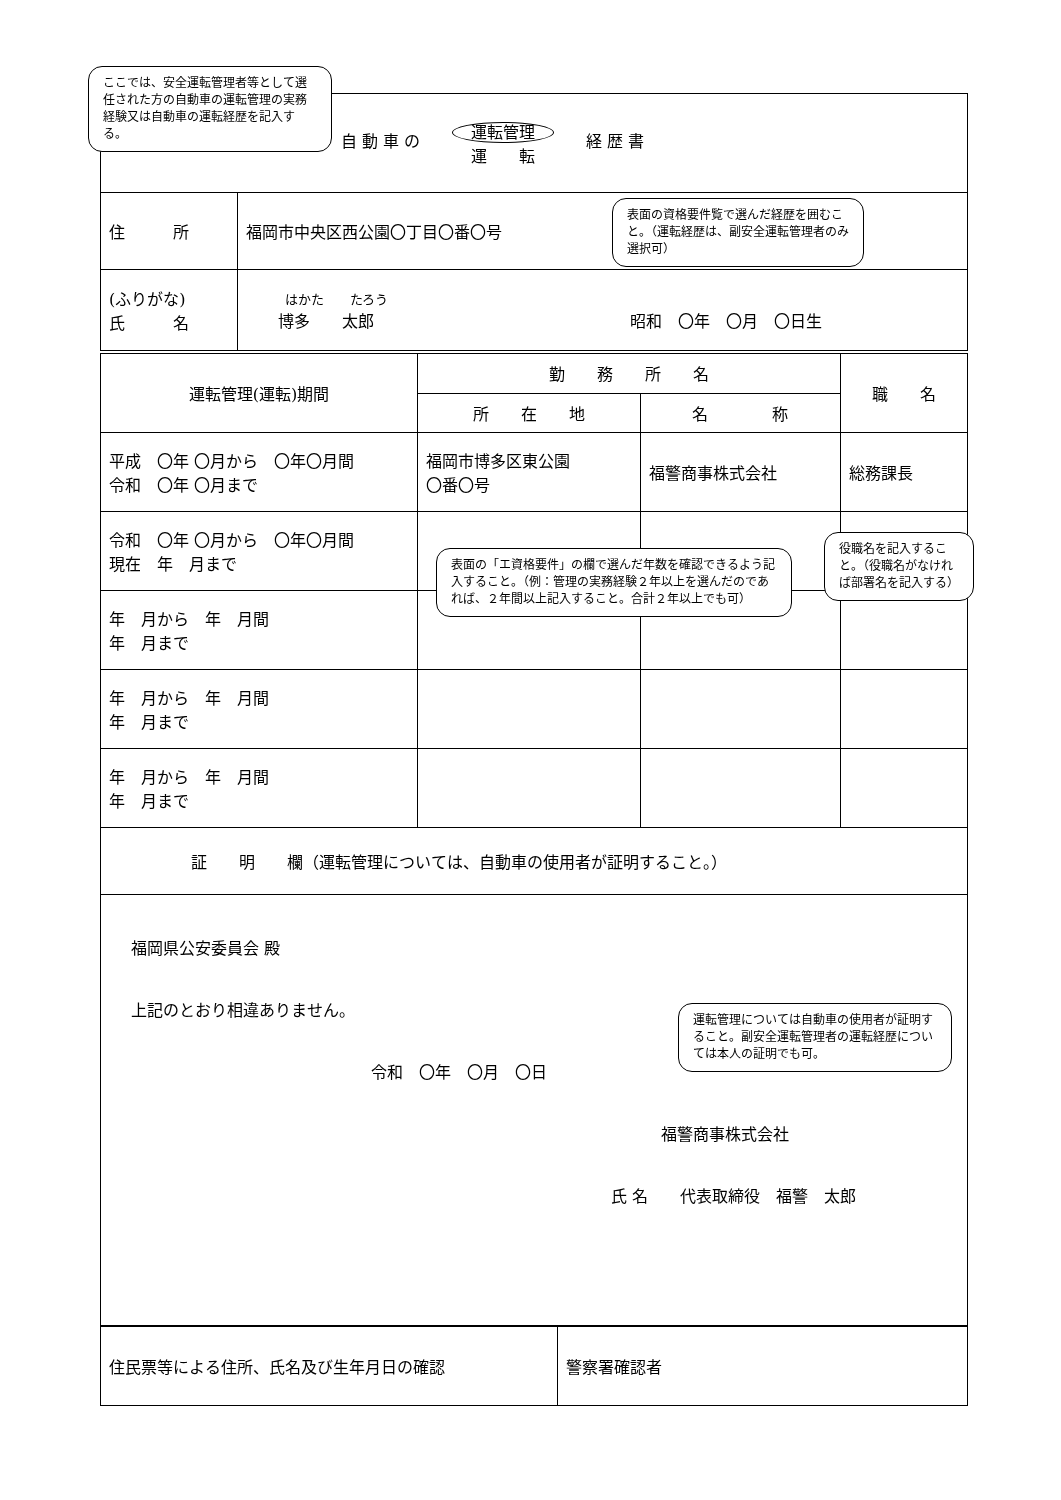| 自 動 車 の 運転管理 運 転 経 歴 書 | |
| 住 所 | 福岡市中央区西公園〇丁目〇番〇号 |
| (ふりがな) 氏 名 | はかた たろう 博多 太郎 昭和 〇年 〇月 〇日生 |
| 運転管理(運転)期間 | 勤 務 所 名 | | 職 名 |
| --- | --- | --- | --- |
| | 所 在 地 | 名 称 | |
| 平成 〇年 〇月から 〇年〇月間 令和 〇年 〇月まで | 福岡市博多区東公園 〇番〇号 | 福警商事株式会社 | 総務課長 |
| 令和 〇年 〇月から 〇年〇月間 現在 年 月まで | | | |
| 年 月から 年 月間 年 月まで | | | |
| 年 月から 年 月間 年 月まで | | | |
| 年 月から 年 月間 年 月まで | | | |
| 証 明 欄（運転管理については、自動車の使用者が証明すること。） | | | |
| 福岡県公安委員会 殿 上記のとおり相違ありません。 令和 〇年 〇月 〇日 福警商事株式会社 氏 名 代表取締役 福警 太郎 | | | |
| 住民票等による住所、氏名及び生年月日の確認 | 警察署確認者 |
ここでは、安全運転管理者等として選任された方の自動車の運転管理の実務経験又は自動車の運転経歴を記入する。
表面の資格要件覧で選んだ経歴を囲むこと。（運転経歴は、副安全運転管理者のみ選択可）
表面の「エ資格要件」の欄で選んだ年数を確認できるよう記入すること。（例：管理の実務経験２年以上を選んだのであれば、２年間以上記入すること。合計２年以上でも可）
役職名を記入すること。（役職名がなければ部署名を記入する）
運転管理については自動車の使用者が証明すること。副安全運転管理者の運転経歴については本人の証明でも可。